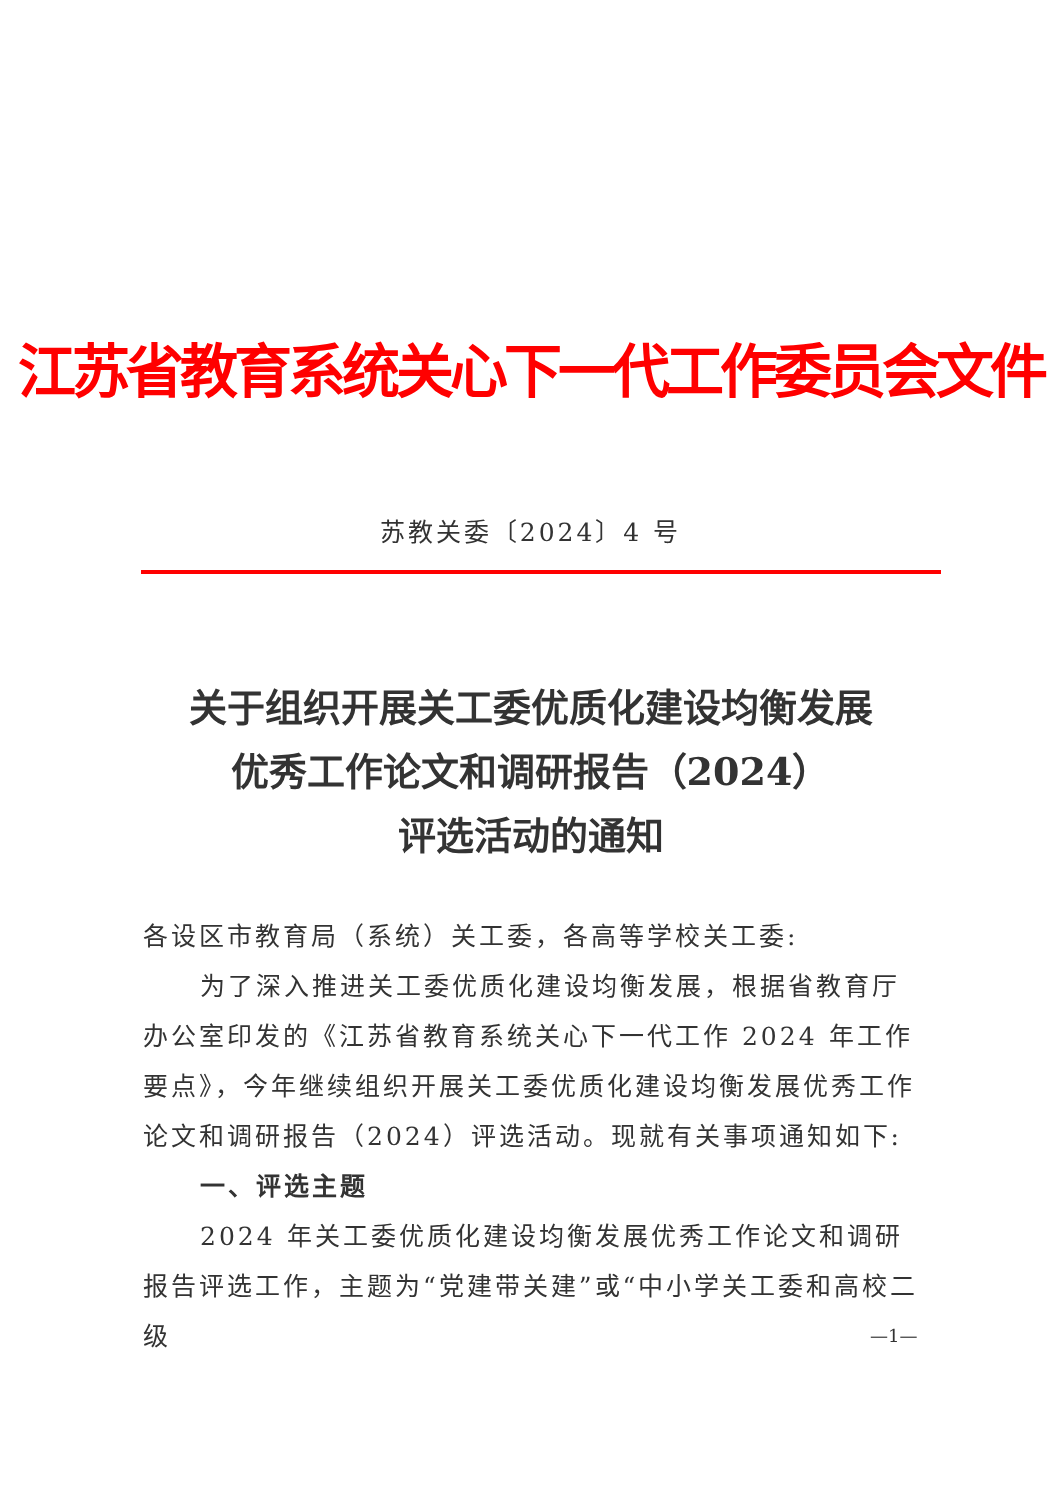江苏省教育系统关心下一代工作委员会文件
苏教关委〔2024〕4 号
关于组织开展关工委优质化建设均衡发展
优秀工作论文和调研报告（2024）
评选活动的通知
各设区市教育局（系统）关工委，各高等学校关工委:
为了深入推进关工委优质化建设均衡发展，根据省教育厅办公室印发的《江苏省教育系统关心下一代工作 2024 年工作要点》，今年继续组织开展关工委优质化建设均衡发展优秀工作论文和调研报告（2024）评选活动。现就有关事项通知如下:
一、评选主题
2024 年关工委优质化建设均衡发展优秀工作论文和调研报告评选工作，主题为“党建带关建”或“中小学关工委和高校二级
—1—